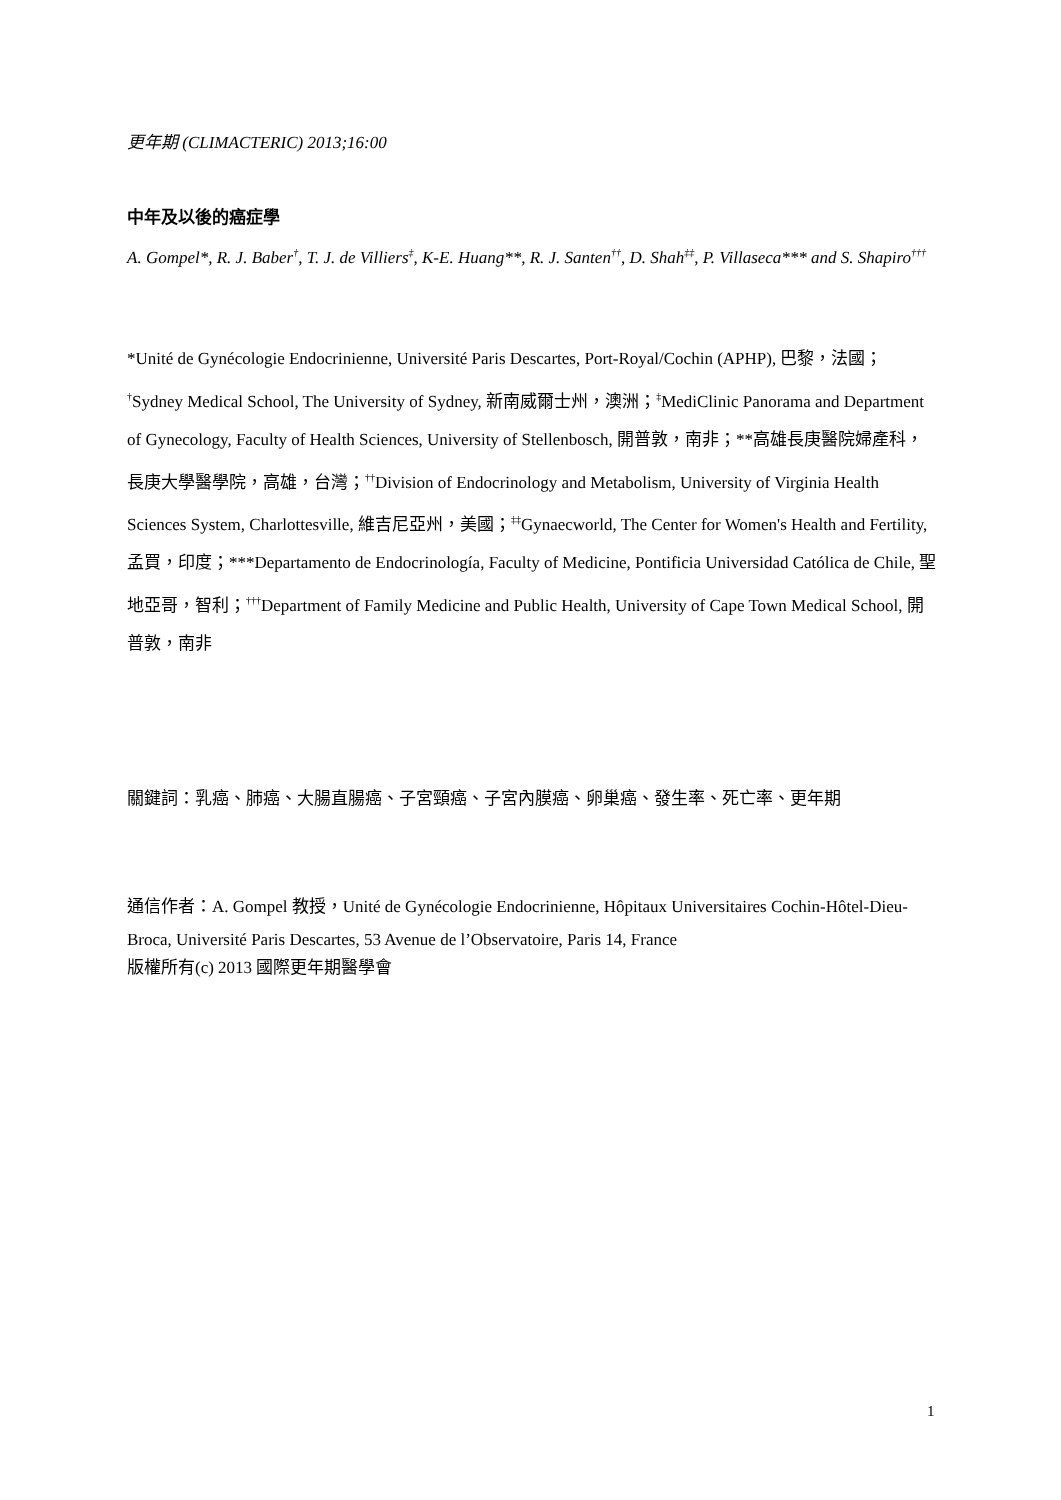更年期 (CLIMACTERIC) 2013;16:00
中年及以後的癌症學
A. Gompel*, R. J. Baber<sup>†</sup>, T. J. de Villiers<sup>‡</sup>, K-E. Huang**, R. J. Santen<sup>††</sup>, D. Shah<sup>‡‡</sup>, P. Villaseca*** and S. Shapiro<sup>†††</sup>
*Unité de Gynécologie Endocrinienne, Université Paris Descartes, Port-Royal/Cochin (APHP), 巴黎，法國；<sup>†</sup>Sydney Medical School, The University of Sydney, 新南威爾士州，澳洲；<sup>‡</sup>MediClinic Panorama and Department of Gynecology, Faculty of Health Sciences, University of Stellenbosch, 開普敦，南非；**高雄長庚醫院婦產科，長庚大學醫學院，高雄，台灣；<sup>††</sup>Division of Endocrinology and Metabolism, University of Virginia Health Sciences System, Charlottesville, 維吉尼亞州，美國；<sup>‡‡</sup>Gynaecworld, The Center for Women's Health and Fertility, 孟買，印度；***Departamento de Endocrinología, Faculty of Medicine, Pontificia Universidad Católica de Chile, 聖地亞哥，智利；<sup>†††</sup>Department of Family Medicine and Public Health, University of Cape Town Medical School, 開普敦，南非
關鍵詞：乳癌、肺癌、大腸直腸癌、子宮頸癌、子宮內膜癌、卵巢癌、發生率、死亡率、更年期
通信作者：A. Gompel 教授，Unité de Gynécologie Endocrinienne, Hôpitaux Universitaires Cochin-Hôtel-Dieu-Broca, Université Paris Descartes, 53 Avenue de l’Observatoire, Paris 14, France
版權所有(c) 2013 國際更年期醫學會
1